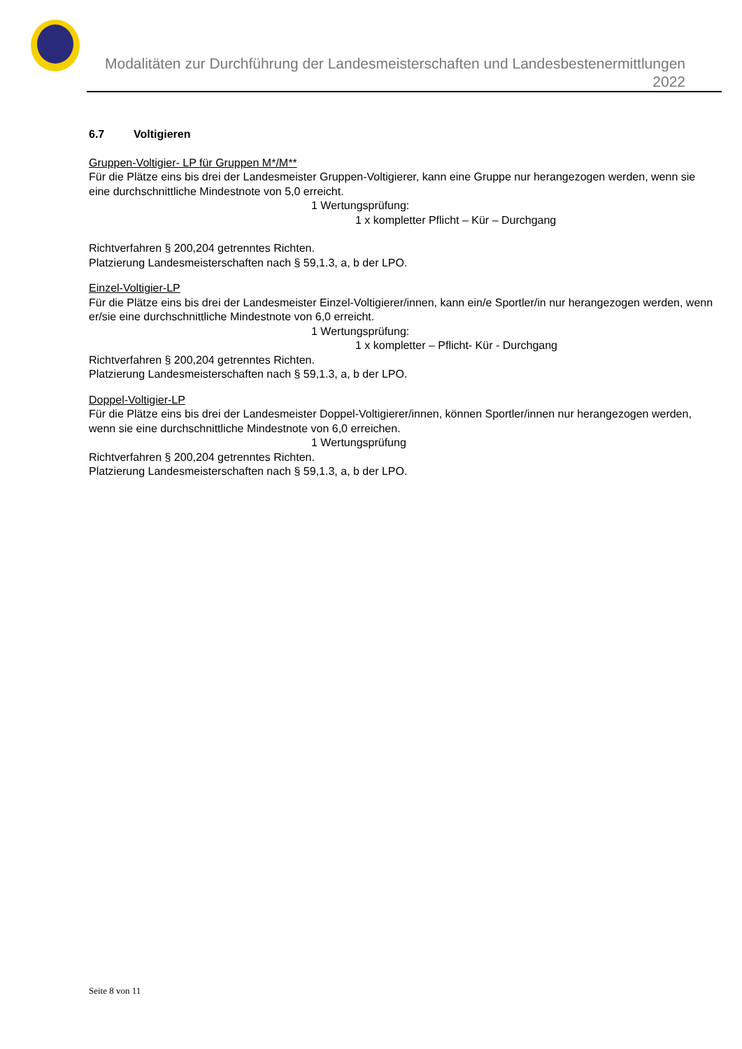Modalitäten zur Durchführung der Landesmeisterschaften und Landesbestenermittlungen 2022
6.7 Voltigieren
Gruppen-Voltigier- LP für Gruppen M*/M**
Für die Plätze eins bis drei der Landesmeister Gruppen-Voltigierer, kann eine Gruppe nur herangezogen werden, wenn sie eine durchschnittliche Mindestnote von 5,0 erreicht.
1 Wertungsprüfung:
1 x kompletter Pflicht – Kür – Durchgang
Richtverfahren § 200,204 getrenntes Richten.
Platzierung Landesmeisterschaften nach § 59,1.3, a, b der LPO.
Einzel-Voltigier-LP
Für die Plätze eins bis drei der Landesmeister Einzel-Voltigierer/innen, kann ein/e Sportler/in nur herangezogen werden, wenn er/sie eine durchschnittliche Mindestnote von 6,0 erreicht.
1 Wertungsprüfung:
1 x kompletter – Pflicht- Kür - Durchgang
Richtverfahren § 200,204 getrenntes Richten.
Platzierung Landesmeisterschaften nach § 59,1.3, a, b der LPO.
Doppel-Voltigier-LP
Für die Plätze eins bis drei der Landesmeister Doppel-Voltigierer/innen, können Sportler/innen nur herangezogen werden, wenn sie eine durchschnittliche Mindestnote von 6,0 erreichen.
1 Wertungsprüfung
Richtverfahren § 200,204 getrenntes Richten.
Platzierung Landesmeisterschaften nach § 59,1.3, a, b der LPO.
Seite 8 von 11